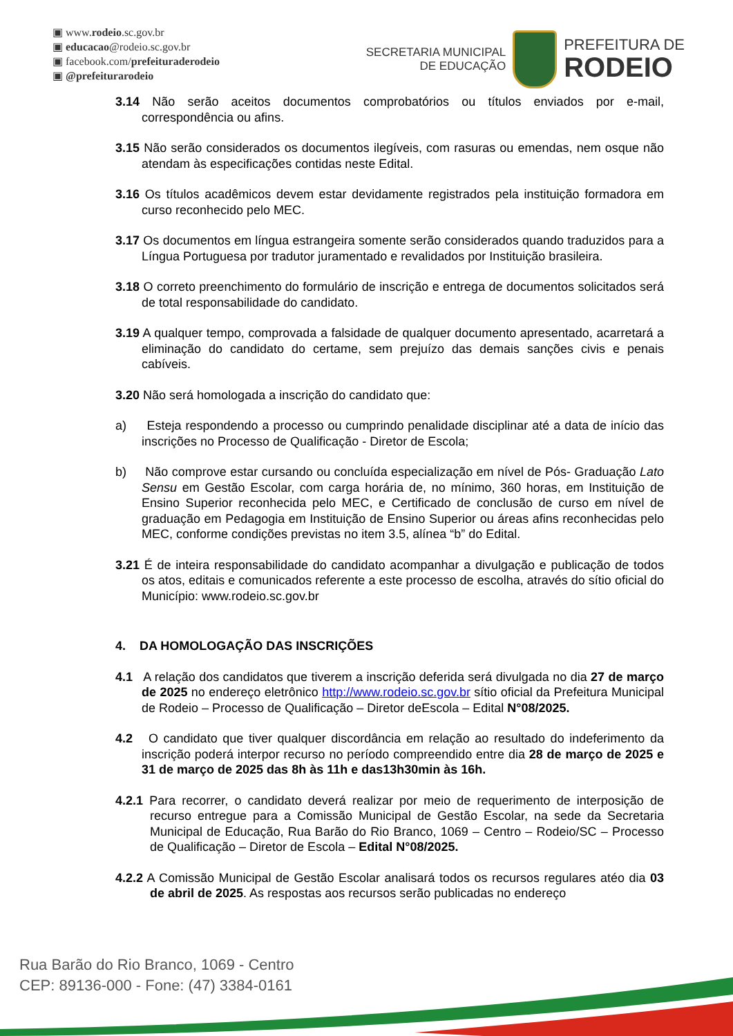▣ www.rodeio.sc.gov.br
▣ educacao@rodeio.sc.gov.br
▣ facebook.com/prefeituraderodeio
▣ @prefeiturarodeio
SECRETARIA MUNICIPAL
DE EDUCAÇÃO
PREFEITURA DE
RODEIO
3.14 Não serão aceitos documentos comprobatórios ou títulos enviados por e-mail, correspondência ou afins.
3.15 Não serão considerados os documentos ilegíveis, com rasuras ou emendas, nem osque não atendam às especificações contidas neste Edital.
3.16 Os títulos acadêmicos devem estar devidamente registrados pela instituição formadora em curso reconhecido pelo MEC.
3.17 Os documentos em língua estrangeira somente serão considerados quando traduzidos para a Língua Portuguesa por tradutor juramentado e revalidados por Instituição brasileira.
3.18 O correto preenchimento do formulário de inscrição e entrega de documentos solicitados será de total responsabilidade do candidato.
3.19 A qualquer tempo, comprovada a falsidade de qualquer documento apresentado, acarretará a eliminação do candidato do certame, sem prejuízo das demais sanções civis e penais cabíveis.
3.20 Não será homologada a inscrição do candidato que:
a) Esteja respondendo a processo ou cumprindo penalidade disciplinar até a data de início das inscrições no Processo de Qualificação - Diretor de Escola;
b) Não comprove estar cursando ou concluída especialização em nível de Pós- Graduação Lato Sensu em Gestão Escolar, com carga horária de, no mínimo, 360 horas, em Instituição de Ensino Superior reconhecida pelo MEC, e Certificado de conclusão de curso em nível de graduação em Pedagogia em Instituição de Ensino Superior ou áreas afins reconhecidas pelo MEC, conforme condições previstas no item 3.5, alínea “b” do Edital.
3.21 É de inteira responsabilidade do candidato acompanhar a divulgação e publicação de todos os atos, editais e comunicados referente a este processo de escolha, através do sítio oficial do Município: www.rodeio.sc.gov.br
4. DA HOMOLOGAÇÃO DAS INSCRIÇÕES
4.1 A relação dos candidatos que tiverem a inscrição deferida será divulgada no dia 27 de março de 2025 no endereço eletrônico http://www.rodeio.sc.gov.br sítio oficial da Prefeitura Municipal de Rodeio – Processo de Qualificação – Diretor deEscola – Edital N°08/2025.
4.2 O candidato que tiver qualquer discordância em relação ao resultado do indeferimento da inscrição poderá interpor recurso no período compreendido entre dia 28 de março de 2025 e 31 de março de 2025 das 8h às 11h e das13h30min às 16h.
4.2.1 Para recorrer, o candidato deverá realizar por meio de requerimento de interposição de recurso entregue para a Comissão Municipal de Gestão Escolar, na sede da Secretaria Municipal de Educação, Rua Barão do Rio Branco, 1069 – Centro – Rodeio/SC – Processo de Qualificação – Diretor de Escola – Edital N°08/2025.
4.2.2 A Comissão Municipal de Gestão Escolar analisará todos os recursos regulares atéo dia 03 de abril de 2025. As respostas aos recursos serão publicadas no endereço
Rua Barão do Rio Branco, 1069 - Centro
CEP: 89136-000 - Fone: (47) 3384-0161